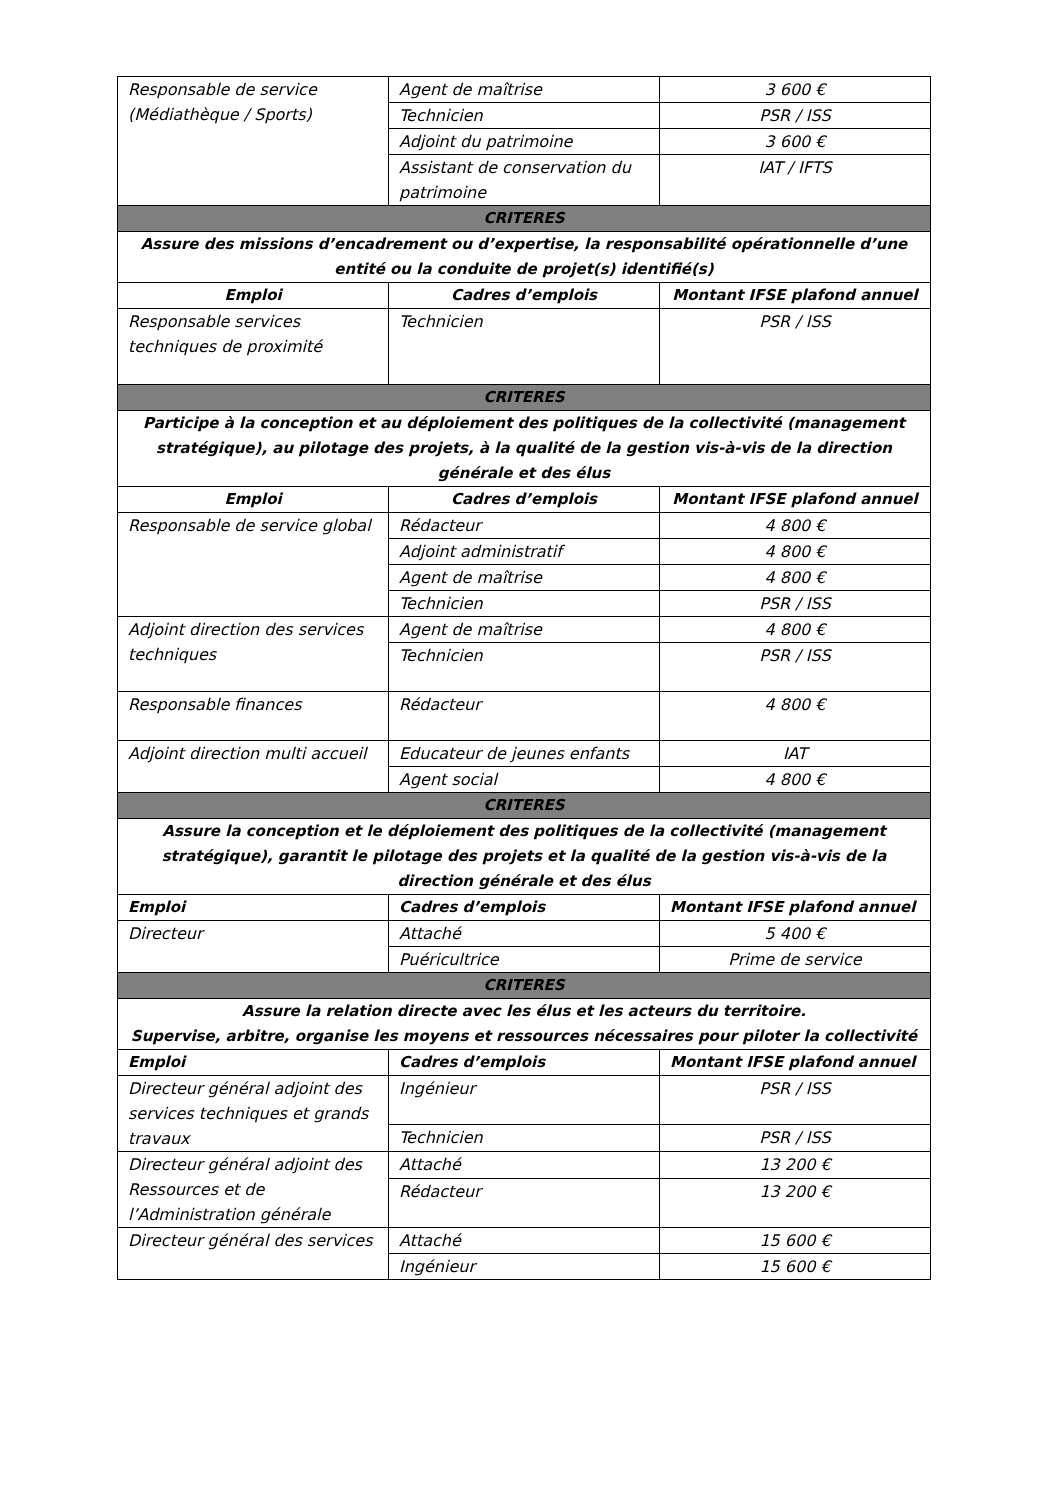| Responsable de service (Médiathèque / Sports) | Agent de maîtrise | 3 600 € |
| | Technicien | PSR / ISS |
| | Adjoint du patrimoine | 3 600 € |
| | Assistant de conservation du patrimoine | IAT / IFTS |
| CRITERES | | |
| Assure des missions d’encadrement ou d’expertise, la responsabilité opérationnelle d’une entité ou la conduite de projet(s) identifié(s) | | |
| Emploi | Cadres d’emplois | Montant IFSE plafond annuel |
| Responsable services techniques de proximité | Technicien | PSR / ISS |
| CRITERES | | |
| Participe à la conception et au déploiement des politiques de la collectivité (management stratégique), au pilotage des projets, à la qualité de la gestion vis-à-vis de la direction générale et des élus | | |
| Emploi | Cadres d’emplois | Montant IFSE plafond annuel |
| Responsable de service global | Rédacteur | 4 800 € |
| | Adjoint administratif | 4 800 € |
| | Agent de maîtrise | 4 800 € |
| | Technicien | PSR / ISS |
| Adjoint direction des services techniques | Agent de maîtrise | 4 800 € |
| | Technicien | PSR / ISS |
| Responsable finances | Rédacteur | 4 800 € |
| Adjoint direction multi accueil | Educateur de jeunes enfants | IAT |
| | Agent social | 4 800 € |
| CRITERES | | |
| Assure la conception et le déploiement des politiques de la collectivité (management stratégique), garantit le pilotage des projets et la qualité de la gestion vis-à-vis de la direction générale et des élus | | |
| Emploi | Cadres d’emplois | Montant IFSE plafond annuel |
| Directeur | Attaché | 5 400 € |
| | Puéricultrice | Prime de service |
| CRITERES | | |
| Assure la relation directe avec les élus et les acteurs du territoire. Supervise, arbitre, organise les moyens et ressources nécessaires pour piloter la collectivité | | |
| Emploi | Cadres d’emplois | Montant IFSE plafond annuel |
| Directeur général adjoint des services techniques et grands travaux | Ingénieur | PSR / ISS |
| | Technicien | PSR / ISS |
| Directeur général adjoint des Ressources et de l’Administration générale | Attaché | 13 200 € |
| | Rédacteur | 13 200 € |
| Directeur général des services | Attaché | 15 600 € |
| | Ingénieur | 15 600 € |